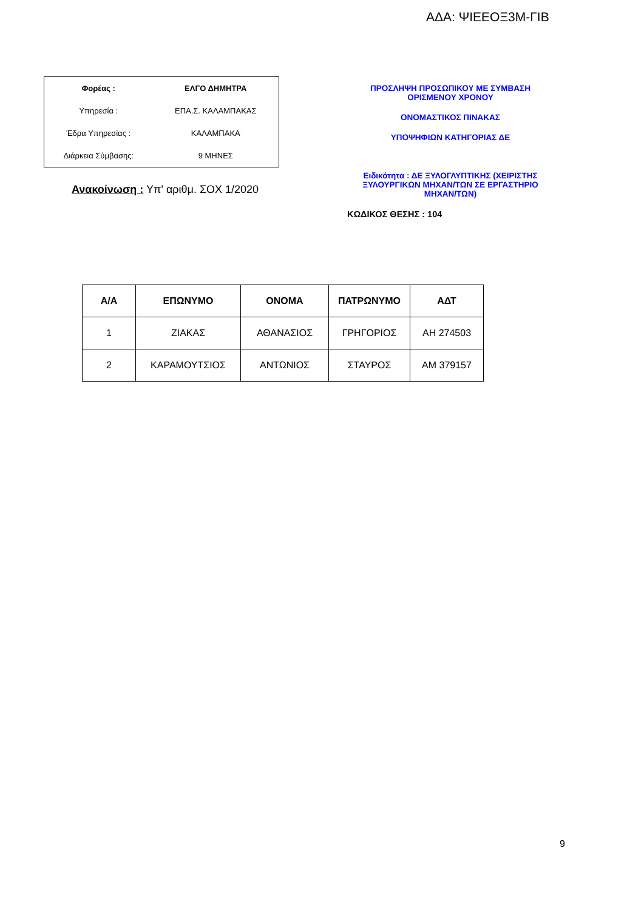ΑΔΑ: ΨΙΕΕΟΞ3Μ-ΓΙΒ
| Φορέας : | ΕΛΓΟ ΔΗΜΗΤΡΑ |
| Υπηρεσία : | ΕΠΑ.Σ. ΚΑΛΑΜΠΑΚΑΣ |
| Έδρα Υπηρεσίας : | ΚΑΛΑΜΠΑΚΑ |
| Διάρκεια Σύμβασης: | 9 ΜΗΝΕΣ |
Ανακοίνωση : Υπ' αριθμ. ΣΟΧ 1/2020
ΠΡΟΣΛΗΨΗ ΠΡΟΣΩΠΙΚΟΥ ΜΕ ΣΥΜΒΑΣΗ
ΟΡΙΣΜΕΝΟΥ ΧΡΟΝΟΥ
ΟΝΟΜΑΣΤΙΚΟΣ ΠΙΝΑΚΑΣ
ΥΠΟΨΗΦΙΩΝ ΚΑΤΗΓΟΡΙΑΣ ΔΕ
Ειδικότητα : ΔΕ ΞΥΛΟΓΛΥΠΤΙΚΗΣ (ΧΕΙΡΙΣΤΗΣ ΞΥΛΟΥΡΓΙΚΩΝ ΜΗΧΑΝ/ΤΩΝ ΣΕ ΕΡΓΑΣΤΗΡΙΟ ΜΗΧΑΝ/ΤΩΝ)
ΚΩΔΙΚΟΣ ΘΕΣΗΣ : 104
| Α/Α | ΕΠΩΝΥΜΟ | ΟΝΟΜΑ | ΠΑΤΡΩΝΥΜΟ | ΑΔΤ |
| --- | --- | --- | --- | --- |
| 1 | ΖΙΑΚΑΣ | ΑΘΑΝΑΣΙΟΣ | ΓΡΗΓΟΡΙΟΣ | ΑΗ 274503 |
| 2 | ΚΑΡΑΜΟΥΤΣΙΟΣ | ΑΝΤΩΝΙΟΣ | ΣΤΑΥΡΟΣ | ΑΜ 379157 |
9